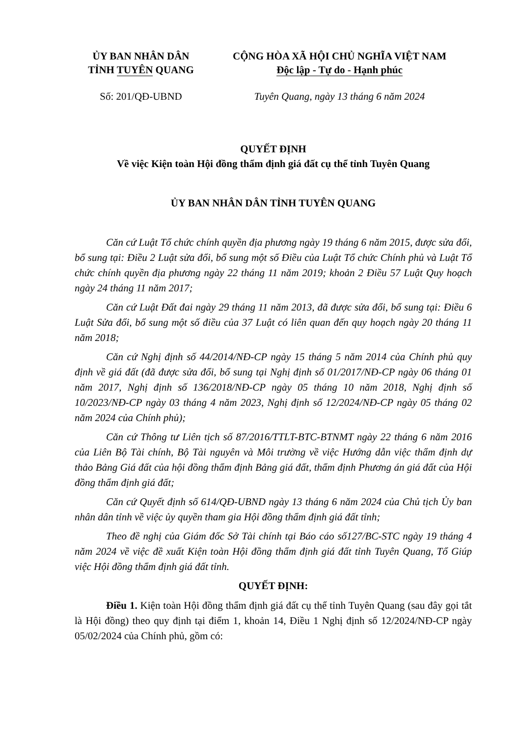ỦY BAN NHÂN DÂN
TỈNH TUYÊN QUANG
CỘNG HÒA XÃ HỘI CHỦ NGHĨA VIỆT NAM
Độc lập - Tự do - Hạnh phúc
Số: 201/QĐ-UBND Tuyên Quang, ngày 13 tháng 6 năm 2024
QUYẾT ĐỊNH
Về việc Kiện toàn Hội đồng thẩm định giá đất cụ thể tỉnh Tuyên Quang
ỦY BAN NHÂN DÂN TỈNH TUYÊN QUANG
Căn cứ Luật Tổ chức chính quyền địa phương ngày 19 tháng 6 năm 2015, được sửa đổi, bổ sung tại: Điều 2 Luật sửa đổi, bổ sung một số Điều của Luật Tổ chức Chính phủ và Luật Tổ chức chính quyền địa phương ngày 22 tháng 11 năm 2019; khoản 2 Điều 57 Luật Quy hoạch ngày 24 tháng 11 năm 2017;
Căn cứ Luật Đất đai ngày 29 tháng 11 năm 2013, đã được sửa đổi, bổ sung tại: Điều 6 Luật Sửa đổi, bổ sung một số điều của 37 Luật có liên quan đến quy hoạch ngày 20 tháng 11 năm 2018;
Căn cứ Nghị định số 44/2014/NĐ-CP ngày 15 tháng 5 năm 2014 của Chính phủ quy định về giá đất (đã được sửa đổi, bổ sung tại Nghị định số 01/2017/NĐ-CP ngày 06 tháng 01 năm 2017, Nghị định số 136/2018/NĐ-CP ngày 05 tháng 10 năm 2018, Nghị định số 10/2023/NĐ-CP ngày 03 tháng 4 năm 2023, Nghị định số 12/2024/NĐ-CP ngày 05 tháng 02 năm 2024 của Chính phủ);
Căn cứ Thông tư Liên tịch số 87/2016/TTLT-BTC-BTNMT ngày 22 tháng 6 năm 2016 của Liên Bộ Tài chính, Bộ Tài nguyên và Môi trường về việc Hướng dẫn việc thẩm định dự thảo Bảng Giá đất của hội đồng thẩm định Bảng giá đất, thẩm định Phương án giá đất của Hội đồng thẩm định giá đất;
Căn cứ Quyết định số 614/QĐ-UBND ngày 13 tháng 6 năm 2024 của Chủ tịch Ủy ban nhân dân tỉnh về việc ủy quyền tham gia Hội đồng thẩm định giá đất tỉnh;
Theo đề nghị của Giám đốc Sở Tài chính tại Báo cáo số127/BC-STC ngày 19 tháng 4 năm 2024 về việc đề xuất Kiện toàn Hội đồng thẩm định giá đất tỉnh Tuyên Quang, Tổ Giúp việc Hội đồng thẩm định giá đất tỉnh.
QUYẾT ĐỊNH:
Điều 1. Kiện toàn Hội đồng thẩm định giá đất cụ thể tỉnh Tuyên Quang (sau đây gọi tắt là Hội đồng) theo quy định tại điểm 1, khoản 14, Điều 1 Nghị định số 12/2024/NĐ-CP ngày 05/02/2024 của Chính phủ, gồm có: